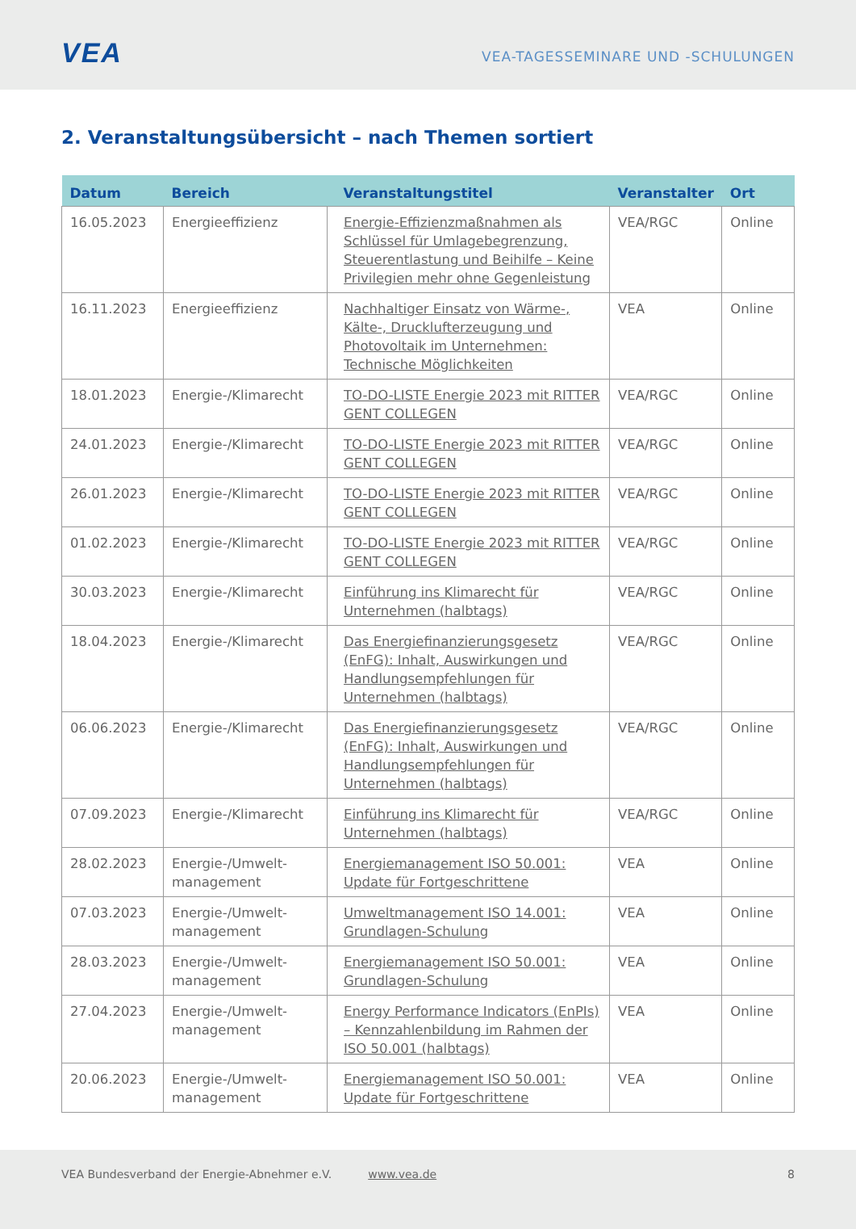VEA
VEA-TAGESSEMINARE UND -SCHULUNGEN
2. Veranstaltungsübersicht – nach Themen sortiert
| Datum | Bereich | Veranstaltungstitel | Veranstalter | Ort |
| --- | --- | --- | --- | --- |
| 16.05.2023 | Energieeffizienz | Energie-Effizienzmaßnahmen als Schlüssel für Umlagebegrenzung, Steuerentlastung und Beihilfe – Keine Privilegien mehr ohne Gegenleistung | VEA/RGC | Online |
| 16.11.2023 | Energieeffizienz | Nachhaltiger Einsatz von Wärme-, Kälte-, Drucklufterzeugung und Photovoltaik im Unternehmen: Technische Möglichkeiten | VEA | Online |
| 18.01.2023 | Energie-/Klimarecht | TO-DO-LISTE Energie 2023 mit RITTER GENT COLLEGEN | VEA/RGC | Online |
| 24.01.2023 | Energie-/Klimarecht | TO-DO-LISTE Energie 2023 mit RITTER GENT COLLEGEN | VEA/RGC | Online |
| 26.01.2023 | Energie-/Klimarecht | TO-DO-LISTE Energie 2023 mit RITTER GENT COLLEGEN | VEA/RGC | Online |
| 01.02.2023 | Energie-/Klimarecht | TO-DO-LISTE Energie 2023 mit RITTER GENT COLLEGEN | VEA/RGC | Online |
| 30.03.2023 | Energie-/Klimarecht | Einführung ins Klimarecht für Unternehmen (halbtags) | VEA/RGC | Online |
| 18.04.2023 | Energie-/Klimarecht | Das Energiefinanzierungsgesetz (EnFG): Inhalt, Auswirkungen und Handlungsempfehlungen für Unternehmen (halbtags) | VEA/RGC | Online |
| 06.06.2023 | Energie-/Klimarecht | Das Energiefinanzierungsgesetz (EnFG): Inhalt, Auswirkungen und Handlungsempfehlungen für Unternehmen (halbtags) | VEA/RGC | Online |
| 07.09.2023 | Energie-/Klimarecht | Einführung ins Klimarecht für Unternehmen (halbtags) | VEA/RGC | Online |
| 28.02.2023 | Energie-/Umwelt-management | Energiemanagement ISO 50.001: Update für Fortgeschrittene | VEA | Online |
| 07.03.2023 | Energie-/Umwelt-management | Umweltmanagement ISO 14.001: Grundlagen-Schulung | VEA | Online |
| 28.03.2023 | Energie-/Umwelt-management | Energiemanagement ISO 50.001: Grundlagen-Schulung | VEA | Online |
| 27.04.2023 | Energie-/Umwelt-management | Energy Performance Indicators (EnPIs) – Kennzahlenbildung im Rahmen der ISO 50.001 (halbtags) | VEA | Online |
| 20.06.2023 | Energie-/Umwelt-management | Energiemanagement ISO 50.001: Update für Fortgeschrittene | VEA | Online |
VEA Bundesverband der Energie-Abnehmer e.V. www.vea.de 8